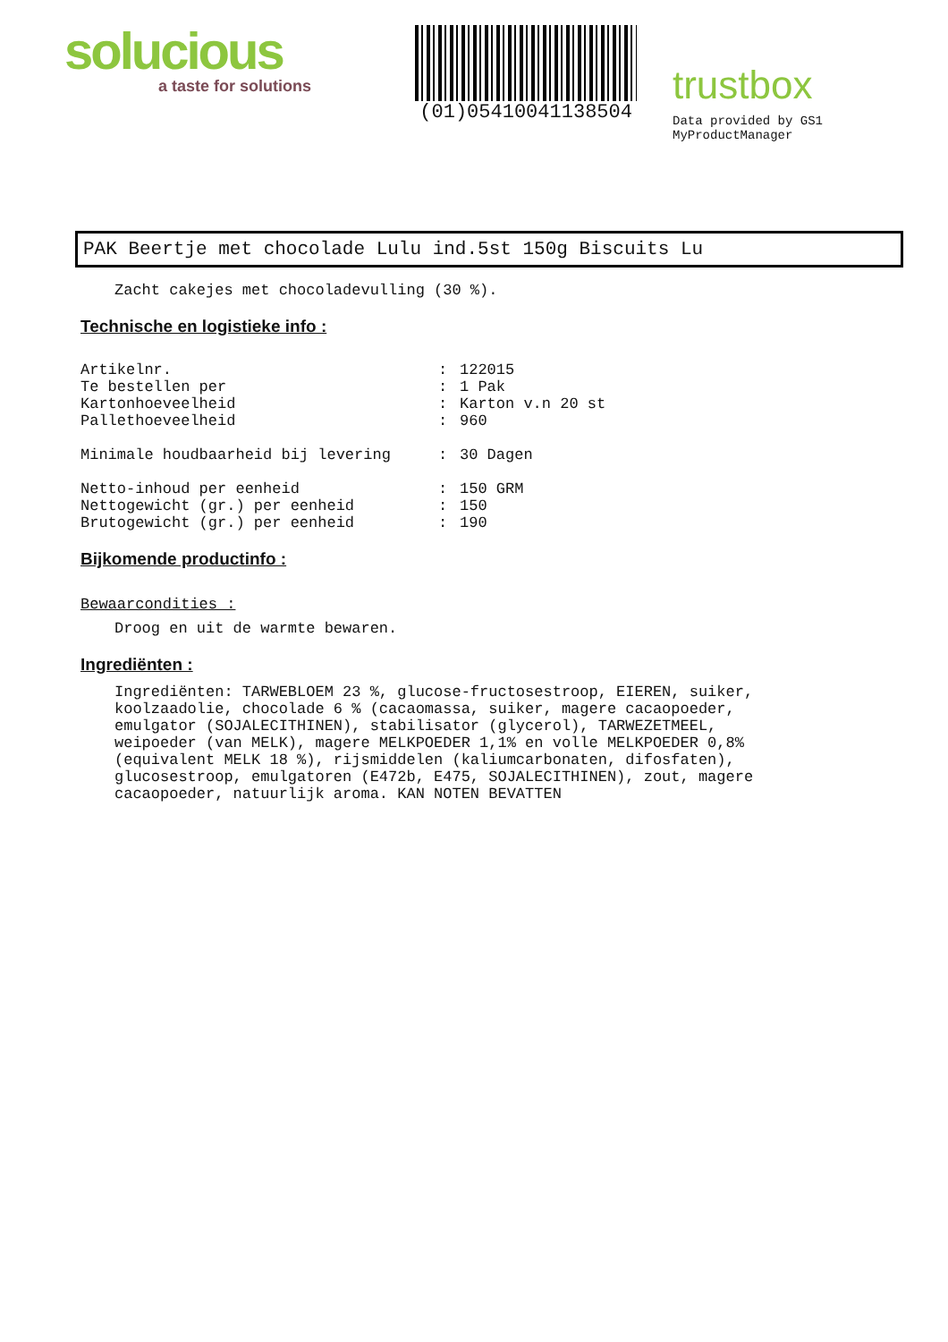solucious
a taste for solutions
(01)05410041138504
trustbox
Data provided by GS1 MyProductManager
PAK Beertje met chocolade Lulu ind.5st 150g Biscuits Lu
Zacht cakejes met chocoladevulling (30 %).
Technische en logistieke info :
| Artikelnr. | : | 122015 |
| Te bestellen per | : | 1 Pak |
| Kartonhoeveelheid | : | Karton v.n 20 st |
| Pallethoeveelheid | : | 960 |
| Minimale houdbaarheid bij levering | : | 30 Dagen |
| Netto-inhoud per eenheid | : | 150 GRM |
| Nettogewicht (gr.) per eenheid | : | 150 |
| Brutogewicht (gr.) per eenheid | : | 190 |
Bijkomende productinfo :
Bewaarcondities :
Droog en uit de warmte bewaren.
Ingrediënten :
Ingrediënten: TARWEBLOEM 23 %, glucose-fructosestroop, EIEREN, suiker, koolzaadolie, chocolade 6 % (cacaomassa, suiker, magere cacaopoeder, emulgator (SOJALECITHINEN), stabilisator (glycerol), TARWEZETMEEL, weipoeder (van MELK), magere MELKPOEDER 1,1% en volle MELKPOEDER 0,8% (equivalent MELK 18 %), rijsmiddelen (kaliumcarbonaten, difosfaten), glucosestroop, emulgatoren (E472b, E475, SOJALECITHINEN), zout, magere cacaopoeder, natuurlijk aroma. KAN NOTEN BEVATTEN